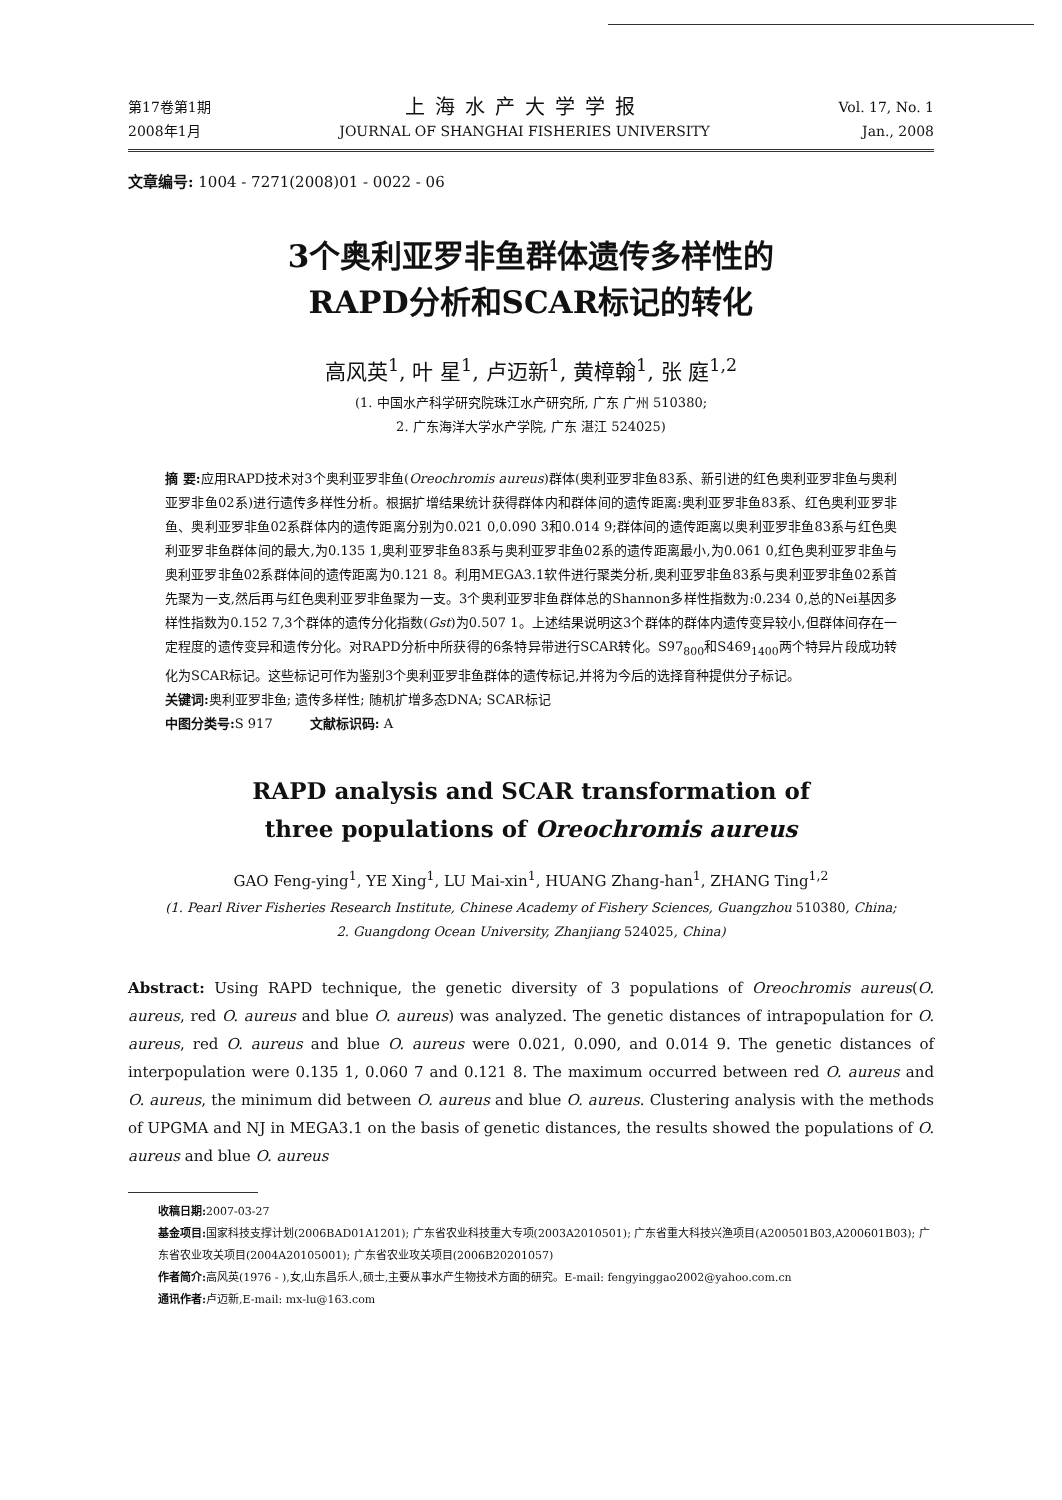第17卷第1期
2008年1月
上海水产大学学报
JOURNAL OF SHANGHAI FISHERIES UNIVERSITY
Vol. 17, No. 1
Jan., 2008
文章编号: 1004 - 7271(2008)01 - 0022 - 06
3个奥利亚罗非鱼群体遗传多样性的
RAPD分析和SCAR标记的转化
高风英<sup>1</sup>, 叶 星<sup>1</sup>, 卢迈新<sup>1</sup>, 黄樟翰<sup>1</sup>, 张 庭<sup>1,2</sup>
(1. 中国水产科学研究院珠江水产研究所, 广东 广州 510380;
2. 广东海洋大学水产学院, 广东 湛江 524025)
摘 要: 应用RAPD技术对3个奥利亚罗非鱼(Oreochromis aureus)群体(奥利亚罗非鱼83系、新引进的红色奥利亚罗非鱼与奥利亚罗非鱼02系)进行遗传多样性分析。根据扩增结果统计获得群体内和群体间的遗传距离:奥利亚罗非鱼83系、红色奥利亚罗非鱼、奥利亚罗非鱼02系群体内的遗传距离分别为0.021 0,0.090 3和0.014 9;群体间的遗传距离以奥利亚罗非鱼83系与红色奥利亚罗非鱼群体间的最大,为0.135 1,奥利亚罗非鱼83系与奥利亚罗非鱼02系的遗传距离最小,为0.061 0,红色奥利亚罗非鱼与奥利亚罗非鱼02系群体间的遗传距离为0.121 8。利用MEGA3.1软件进行聚类分析,奥利亚罗非鱼83系与奥利亚罗非鱼02系首先聚为一支,然后再与红色奥利亚罗非鱼聚为一支。3个奥利亚罗非鱼群体总的Shannon多样性指数为:0.234 0,总的Nei基因多样性指数为0.152 7,3个群体的遗传分化指数(Gst)为0.507 1。上述结果说明这3个群体的群体内遗传变异较小,但群体间存在一定程度的遗传变异和遗传分化。对RAPD分析中所获得的6条特异带进行SCAR转化。S97<sub>800</sub>和S469<sub>1400</sub>两个特异片段成功转化为SCAR标记。这些标记可作为鉴别3个奥利亚罗非鱼群体的遗传标记,并将为今后的选择育种提供分子标记。
关键词: 奥利亚罗非鱼; 遗传多样性; 随机扩增多态DNA; SCAR标记
中图分类号: S 917 文献标识码: A
RAPD analysis and SCAR transformation of
three populations of Oreochromis aureus
GAO Feng-ying<sup>1</sup>, YE Xing<sup>1</sup>, LU Mai-xin<sup>1</sup>, HUANG Zhang-han<sup>1</sup>, ZHANG Ting<sup>1,2</sup>
(1. Pearl River Fisheries Research Institute, Chinese Academy of Fishery Sciences, Guangzhou 510380, China;
2. Guangdong Ocean University, Zhanjiang 524025, China)
Abstract: Using RAPD technique, the genetic diversity of 3 populations of Oreochromis aureus(O. aureus, red O. aureus and blue O. aureus) was analyzed. The genetic distances of intrapopulation for O. aureus, red O. aureus and blue O. aureus were 0.021, 0.090, and 0.014 9. The genetic distances of interpopulation were 0.135 1, 0.060 7 and 0.121 8. The maximum occurred between red O. aureus and O. aureus, the minimum did between O. aureus and blue O. aureus. Clustering analysis with the methods of UPGMA and NJ in MEGA3.1 on the basis of genetic distances, the results showed the populations of O. aureus and blue O. aureus
收稿日期: 2007-03-27
基金项目: 国家科技支撑计划(2006BAD01A1201); 广东省农业科技重大专项(2003A2010501); 广东省重大科技兴渔项目(A200501B03,A200601B03); 广东省农业攻关项目(2004A20105001); 广东省农业攻关项目(2006B20201057)
作者简介: 高风英(1976 - ),女,山东昌乐人,硕士,主要从事水产生物技术方面的研究。E-mail: fengyinggao2002@yahoo.com.cn
通讯作者: 卢迈新,E-mail: mx-lu@163.com